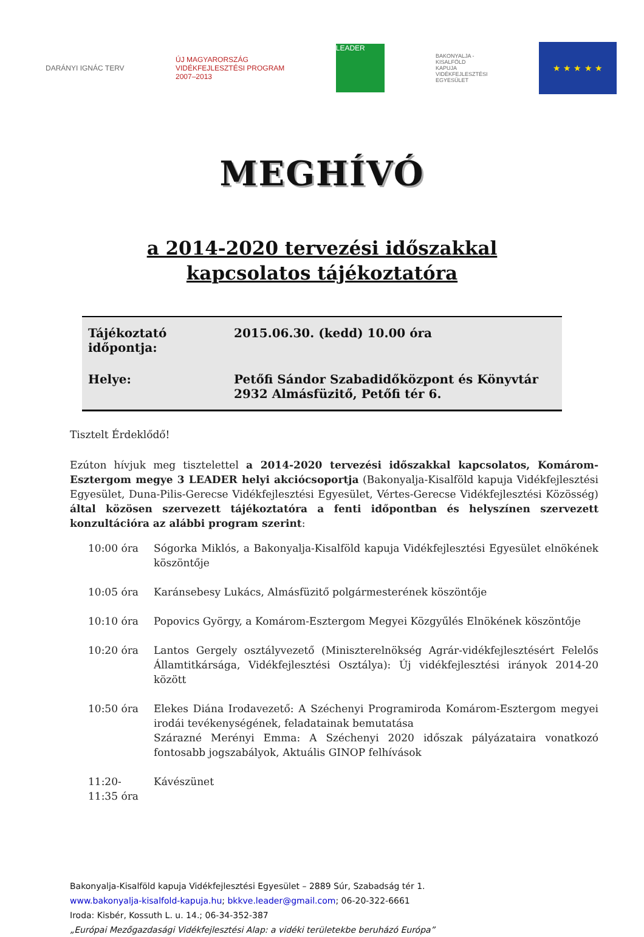DARÁNYI IGNÁC TERV
ÚJ MAGYARORSZÁG
VIDÉKFEJLESZTÉSI PROGRAM
2007–2013
LEADER
BAKONYALJA -
KISALFÖLD
KAPUJA
VIDÉKFEJLESZTÉSI
EGYESÜLET
★ ★ ★ ★ ★
MEGHÍVÓ
a 2014-2020 tervezési időszakkal
kapcsolatos tájékoztatóra
| Tájékoztató időpontja: | 2015.06.30. (kedd) 10.00 óra |
| Helye: | Petőfi Sándor Szabadidőközpont és Könyvtár 2932 Almásfüzitő, Petőfi tér 6. |
Tisztelt Érdeklődő!
Ezúton hívjuk meg tisztelettel a 2014-2020 tervezési időszakkal kapcsolatos, Komárom-Esztergom megye 3 LEADER helyi akciócsoportja (Bakonyalja-Kisalföld kapuja Vidékfejlesztési Egyesület, Duna-Pilis-Gerecse Vidékfejlesztési Egyesület, Vértes-Gerecse Vidékfejlesztési Közösség) által közösen szervezett tájékoztatóra a fenti időpontban és helyszínen szervezett konzultációra az alábbi program szerint:
| 10:00 óra | Sógorka Miklós, a Bakonyalja-Kisalföld kapuja Vidékfejlesztési Egyesület elnökének köszöntője |
| 10:05 óra | Karánsebesy Lukács, Almásfüzitő polgármesterének köszöntője |
| 10:10 óra | Popovics György, a Komárom-Esztergom Megyei Közgyűlés Elnökének köszöntője |
| 10:20 óra | Lantos Gergely osztályvezető (Miniszterelnökség Agrár-vidékfejlesztésért Felelős Államtitkársága, Vidékfejlesztési Osztálya): Új vidékfejlesztési irányok 2014-20 között |
| 10:50 óra | Elekes Diána Irodavezető: A Széchenyi Programiroda Komárom-Esztergom megyei irodái tevékenységének, feladatainak bemutatása Szárazné Merényi Emma: A Széchenyi 2020 időszak pályázataira vonatkozó fontosabb jogszabályok, Aktuális GINOP felhívások |
| 11:20- 11:35 óra | Kávészünet |
Bakonyalja-Kisalföld kapuja Vidékfejlesztési Egyesület – 2889 Súr, Szabadság tér 1.
www.bakonyalja-kisalfold-kapuja.hu; bkkve.leader@gmail.com; 06-20-322-6661
Iroda: Kisbér, Kossuth L. u. 14.; 06-34-352-387
„Európai Mezőgazdasági Vidékfejlesztési Alap: a vidéki területekbe beruházó Európa”